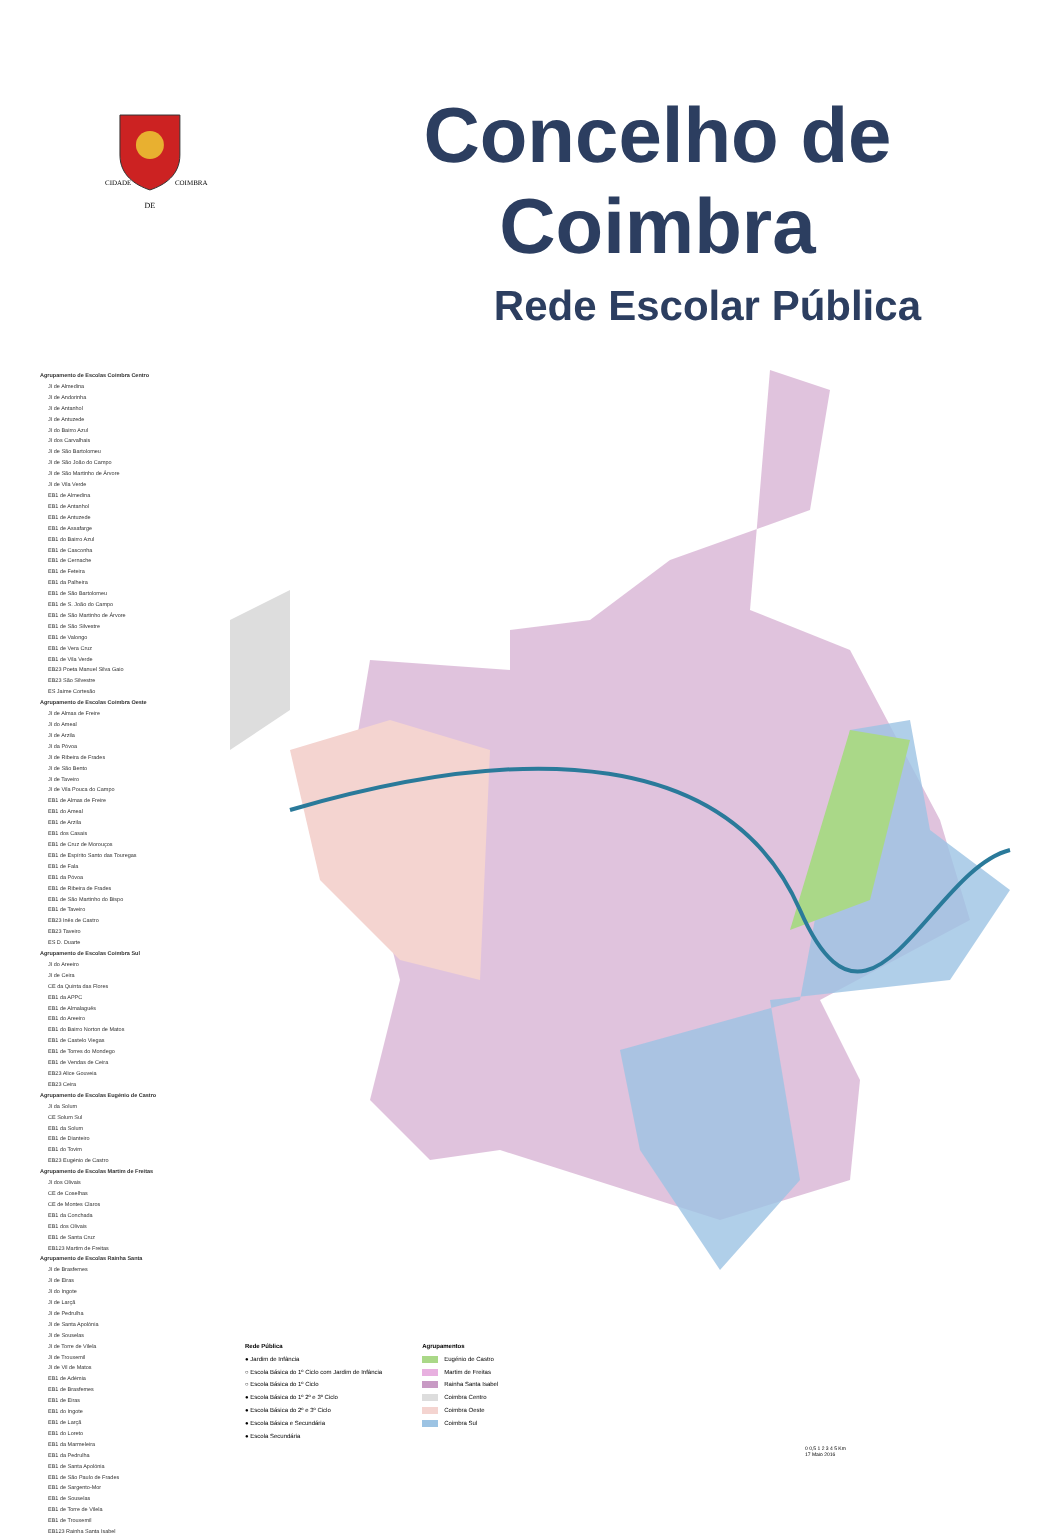DE
CIDADE
COIMBRA
Concelho de Coimbra
Rede Escolar Pública
Agrupamento de Escolas Coimbra Centro
JI de Almedina
JI de Andorinha
JI de Antanhol
JI de Antuzede
JI do Bairro Azul
JI dos Carvalhais
JI de São Bartolomeu
JI de São João do Campo
JI de São Martinho de Árvore
JI de Vila Verde
EB1 de Almedina
EB1 de Antanhol
EB1 de Antuzede
EB1 de Assafarge
EB1 do Bairro Azul
EB1 de Casconha
EB1 de Cernache
EB1 de Feteira
EB1 da Palheira
EB1 de São Bartolomeu
EB1 de S. João do Campo
EB1 de São Martinho de Árvore
EB1 de São Silvestre
EB1 de Valongo
EB1 de Vera Cruz
EB1 de Vila Verde
EB23 Poeta Manuel Silva Gaio
EB23 São Silvestre
ES Jaime Cortesão
Agrupamento de Escolas Coimbra Oeste
JI de Almas de Freire
JI do Ameal
JI de Arzila
JI da Póvoa
JI de Ribeira de Frades
JI de São Bento
JI de Taveiro
JI de Vila Pouca do Campo
EB1 de Almas de Freire
EB1 do Ameal
EB1 de Arzila
EB1 dos Casais
EB1 de Cruz de Morouços
EB1 de Espírito Santo das Touregas
EB1 de Fala
EB1 da Póvoa
EB1 de Ribeira de Frades
EB1 de São Martinho do Bispo
EB1 de Taveiro
EB23 Inês de Castro
EB23 Taveiro
ES D. Duarte
Agrupamento de Escolas Coimbra Sul
JI do Areeiro
JI de Ceira
CE da Quinta das Flores
EB1 da APPC
EB1 de Almalaguês
EB1 do Areeiro
EB1 do Bairro Norton de Matos
EB1 de Castelo Viegas
EB1 de Torres do Mondego
EB1 de Vendas de Ceira
EB23 Alice Gouveia
EB23 Ceira
Agrupamento de Escolas Eugénio de Castro
JI da Solum
CE Solum Sul
EB1 da Solum
EB1 de Dianteiro
EB1 do Tovim
EB23 Eugénio de Castro
Agrupamento de Escolas Martim de Freitas
JI dos Olivais
CE de Coselhas
CE de Montes Claros
EB1 da Conchada
EB1 dos Olivais
EB1 de Santa Cruz
EB123 Martim de Freitas
Agrupamento de Escolas Rainha Santa
JI de Brasfemes
JI de Eiras
JI do Ingote
JI de Larçã
JI de Pedrulha
JI de Santa Apolónia
JI de Souselas
JI de Torre de Vilela
JI de Trouxemil
JI de Vil de Matos
EB1 de Adémia
EB1 de Brasfemes
EB1 de Eiras
EB1 do Ingote
EB1 de Larçã
EB1 do Loreto
EB1 da Marmeleira
EB1 da Pedrulha
EB1 de Santa Apolónia
EB1 de São Paulo de Frades
EB1 de Sargento-Mor
EB1 de Souselas
EB1 de Torre de Vilela
EB1 de Trouxemil
EB123 Rainha Santa Isabel
Rede Pública
● Jardim de Infância
○ Escola Básica do 1º Ciclo com Jardim de Infância
○ Escola Básica do 1º Ciclo
● Escola Básica do 1º 2º e 3º Ciclo
● Escola Básica do 2º e 3º Ciclo
● Escola Básica e Secundária
● Escola Secundária
Agrupamentos
Eugénio de Castro
Martim de Freitas
Rainha Santa Isabel
Coimbra Centro
Coimbra Oeste
Coimbra Sul
0 0,5 1 2 3 4 5 Km
17 Maio 2016